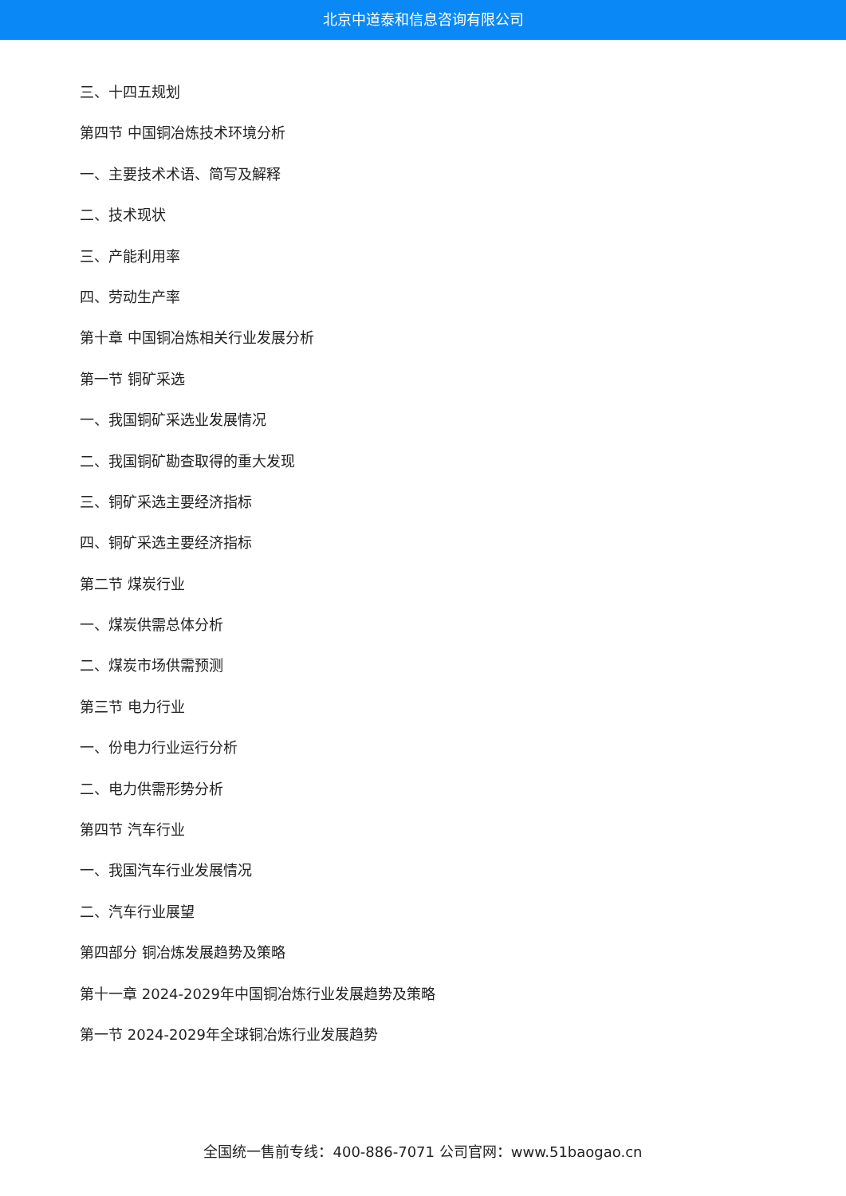北京中道泰和信息咨询有限公司
三、十四五规划
第四节 中国铜冶炼技术环境分析
一、主要技术术语、简写及解释
二、技术现状
三、产能利用率
四、劳动生产率
第十章 中国铜冶炼相关行业发展分析
第一节 铜矿采选
一、我国铜矿采选业发展情况
二、我国铜矿勘查取得的重大发现
三、铜矿采选主要经济指标
四、铜矿采选主要经济指标
第二节 煤炭行业
一、煤炭供需总体分析
二、煤炭市场供需预测
第三节 电力行业
一、份电力行业运行分析
二、电力供需形势分析
第四节 汽车行业
一、我国汽车行业发展情况
二、汽车行业展望
第四部分 铜冶炼发展趋势及策略
第十一章 2024-2029年中国铜冶炼行业发展趋势及策略
第一节 2024-2029年全球铜冶炼行业发展趋势
全国统一售前专线：400-886-7071 公司官网：www.51baogao.cn